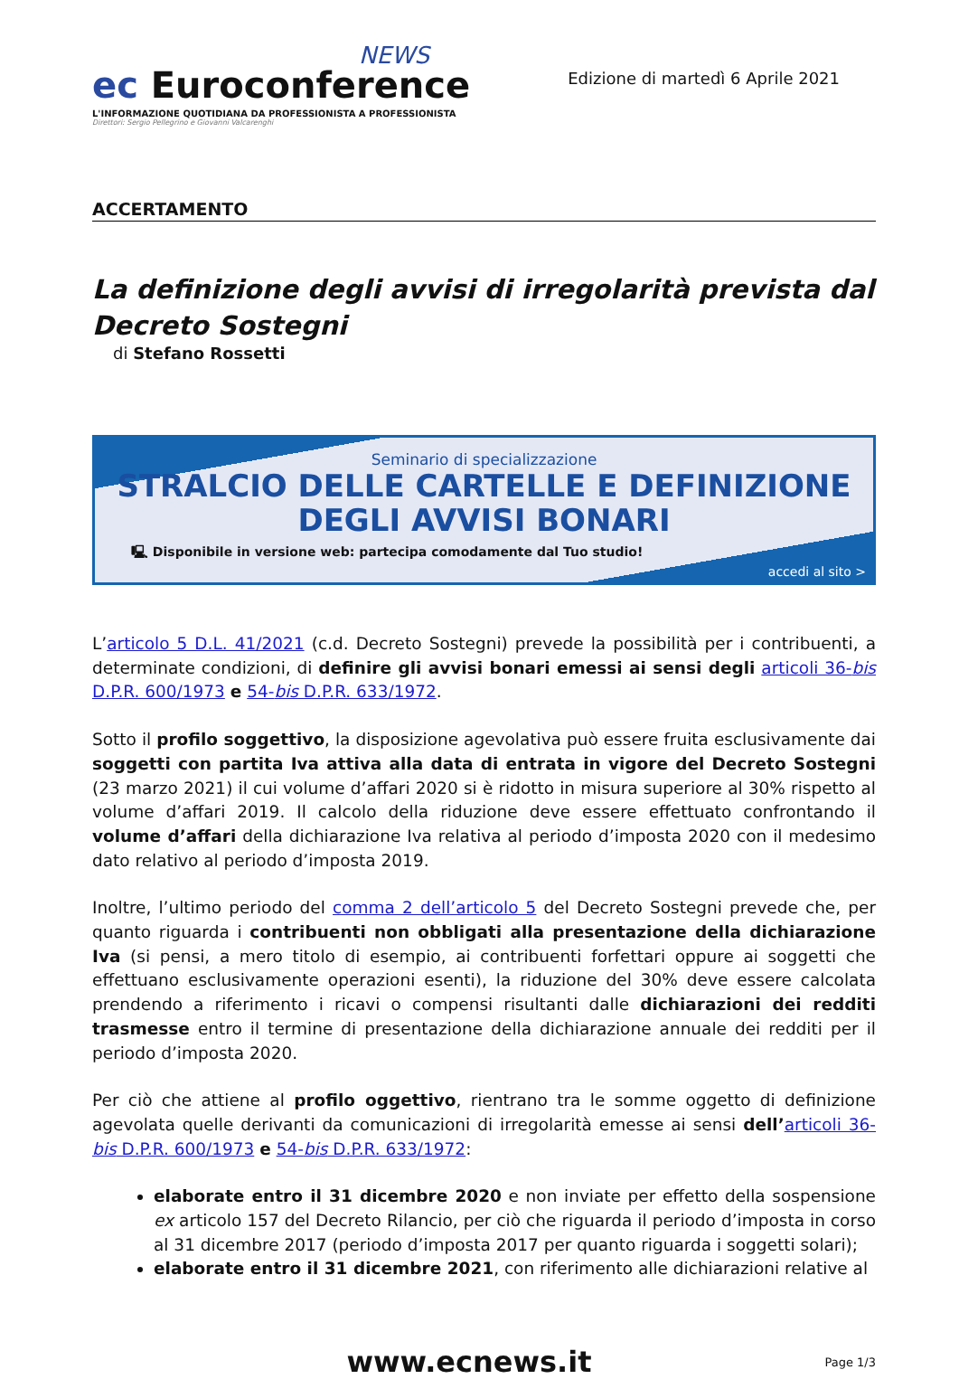NEWS
ec Euroconference
L'INFORMAZIONE QUOTIDIANA DA PROFESSIONISTA A PROFESSIONISTA
Direttori: Sergio Pellegrino e Giovanni Valcarenghi
Edizione di martedì 6 Aprile 2021
ACCERTAMENTO
La definizione degli avvisi di irregolarità prevista dal Decreto Sostegni
di Stefano Rossetti
Seminario di specializzazione
STRALCIO DELLE CARTELLE E DEFINIZIONE
DEGLI AVVISI BONARI
🖳 Disponibile in versione web: partecipa comodamente dal Tuo studio!
accedi al sito >
L’articolo 5 D.L. 41/2021 (c.d. Decreto Sostegni) prevede la possibilità per i contribuenti, a determinate condizioni, di definire gli avvisi bonari emessi ai sensi degli articoli 36-bis D.P.R. 600/1973 e 54-bis D.P.R. 633/1972.
Sotto il profilo soggettivo, la disposizione agevolativa può essere fruita esclusivamente dai soggetti con partita Iva attiva alla data di entrata in vigore del Decreto Sostegni (23 marzo 2021) il cui volume d’affari 2020 si è ridotto in misura superiore al 30% rispetto al volume d’affari 2019. Il calcolo della riduzione deve essere effettuato confrontando il volume d’affari della dichiarazione Iva relativa al periodo d’imposta 2020 con il medesimo dato relativo al periodo d’imposta 2019.
Inoltre, l’ultimo periodo del comma 2 dell’articolo 5 del Decreto Sostegni prevede che, per quanto riguarda i contribuenti non obbligati alla presentazione della dichiarazione Iva (si pensi, a mero titolo di esempio, ai contribuenti forfettari oppure ai soggetti che effettuano esclusivamente operazioni esenti), la riduzione del 30% deve essere calcolata prendendo a riferimento i ricavi o compensi risultanti dalle dichiarazioni dei redditi trasmesse entro il termine di presentazione della dichiarazione annuale dei redditi per il periodo d’imposta 2020.
Per ciò che attiene al profilo oggettivo, rientrano tra le somme oggetto di definizione agevolata quelle derivanti da comunicazioni di irregolarità emesse ai sensi dell’articoli 36-bis D.P.R. 600/1973 e 54-bis D.P.R. 633/1972:
elaborate entro il 31 dicembre 2020 e non inviate per effetto della sospensione ex articolo 157 del Decreto Rilancio, per ciò che riguarda il periodo d’imposta in corso al 31 dicembre 2017 (periodo d’imposta 2017 per quanto riguarda i soggetti solari);
elaborate entro il 31 dicembre 2021, con riferimento alle dichiarazioni relative al
www.ecnews.it
Page 1/3